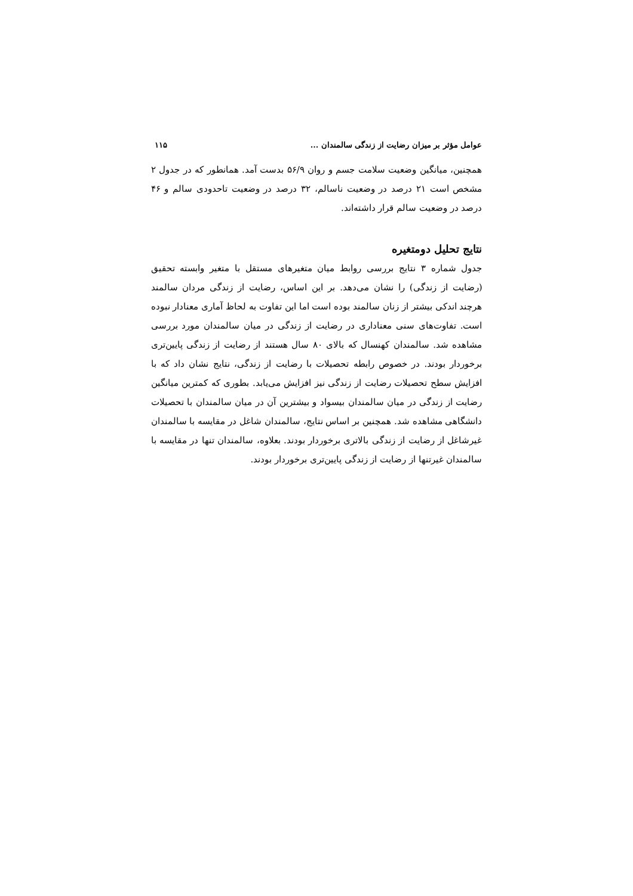عوامل مؤثر بر میزان رضایت از زندگی سالمندان ... ۱۱۵
همچنین، میانگین وضعیت سلامت جسم و روان ۵۶/۹ بدست آمد. همانطور که در جدول ۲ مشخص است ۲۱ درصد در وضعیت ناسالم، ۳۲ درصد در وضعیت تاحدودی سالم و ۴۶ درصد در وضعیت سالم قرار داشته‌اند.
نتایج تحلیل دومتغیره
جدول شماره ۳ نتایج بررسی روابط میان متغیرهای مستقل با متغیر وابسته تحقیق (رضایت از زندگی) را نشان می‌دهد. بر این اساس، رضایت از زندگی مردان سالمند هرچند اندکی بیشتر از زنان سالمند بوده است اما این تفاوت به لحاظ آماری معنادار نبوده است. تفاوت‌های سنی معناداری در رضایت از زندگی در میان سالمندان مورد بررسی مشاهده شد. سالمندان کهنسال که بالای ۸۰ سال هستند از رضایت از زندگی پایین‌تری برخوردار بودند. در خصوص رابطه تحصیلات با رضایت از زندگی، نتایج نشان داد که با افزایش سطح تحصیلات رضایت از زندگی نیز افزایش می‌یابد. بطوری که کمترین میانگین رضایت از زندگی در میان سالمندان بیسواد و بیشترین آن در میان سالمندان با تحصیلات دانشگاهی مشاهده شد. همچنین بر اساس نتایج، سالمندان شاغل در مقایسه با سالمندان غیرشاغل از رضایت از زندگی بالاتری برخوردار بودند. بعلاوه، سالمندان تنها در مقایسه با سالمندان غیرتنها از رضایت از زندگی پایین‌تری برخوردار بودند.